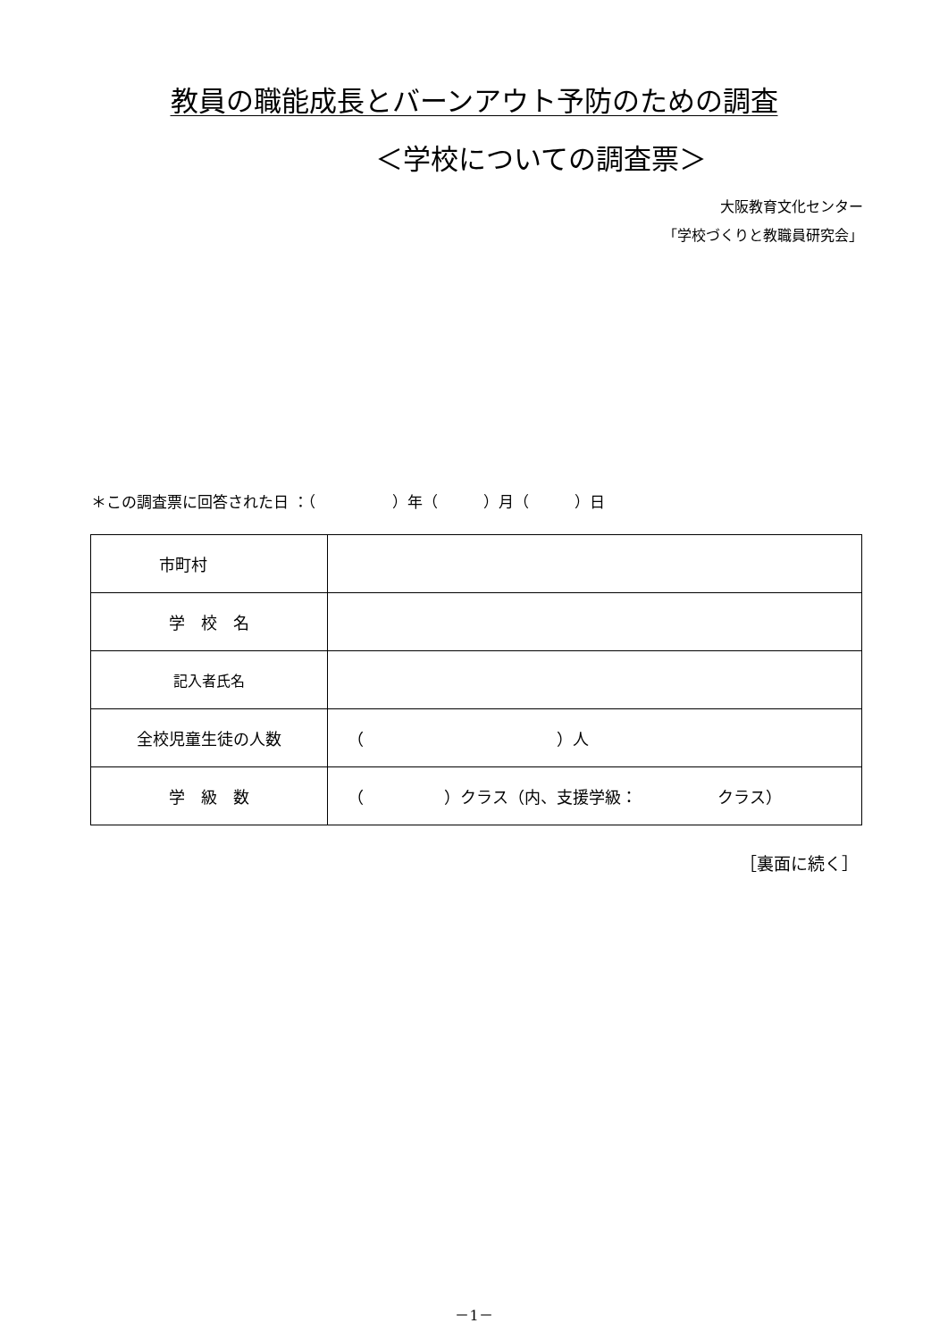教員の職能成長とバーンアウト予防のための調査
＜学校についての調査票＞
大阪教育文化センター
「学校づくりと教職員研究会」
＊この調査票に回答された日 ：（　　　　　）年（　　　）月（　　　）日
| 市町村 | |
| 学 校 名 | |
| 記入者氏名 | |
| 全校児童生徒の人数 | （ ）人 |
| 学 級 数 | （ ）クラス（内、支援学級： クラス） |
［裏面に続く］
－1－